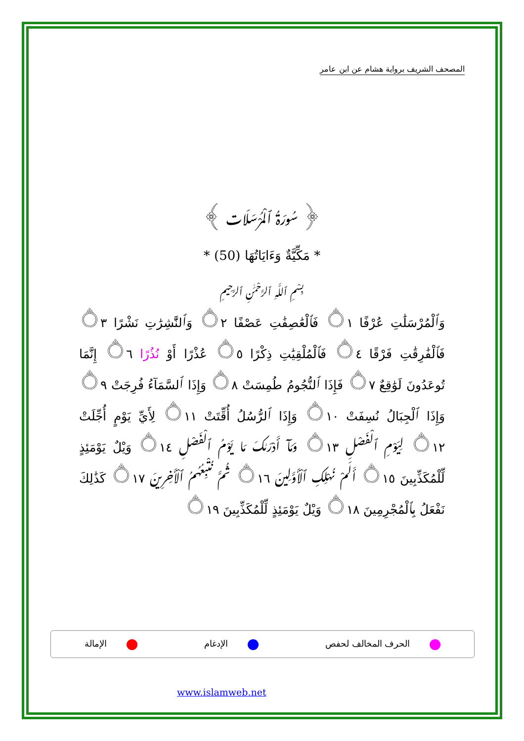المصحف الشريف برواية هشام عن ابن عامر
﴿ سُورَةُ ٱلْمُرْسَلَات ﴾
* مَكِّيَّةٌ وَءَايَاتُهَا (50) *
بِسْمِ ٱللَّهِ ٱلرَّحْمَٰنِ ٱلرَّحِيمِ
وَٱلْمُرْسَلَٰتِ عُرْفًا ۝١ فَٱلْعَٰصِفَٰتِ عَصْفًا ۝٢ وَٱلنَّٰشِرَٰتِ نَشْرًا ۝٣ فَٱلْفَٰرِقَٰتِ فَرْقًا ۝٤ فَٱلْمُلْقِيَٰتِ ذِكْرًا ۝٥ عُذْرًا أَوْ نُذُرًا ۝٦ إِنَّمَا تُوعَدُونَ لَوَٰقِعٌ ۝٧ فَإِذَا ٱلنُّجُومُ طُمِسَتْ ۝٨ وَإِذَا ٱلسَّمَآءُ فُرِجَتْ ۝٩ وَإِذَا ٱلْجِبَالُ نُسِفَتْ ۝١٠ وَإِذَا ٱلرُّسُلُ أُقِّتَتْ ۝١١ لِأَيِّ يَوْمٍ أُجِّلَتْ ۝١٢ لِيَوْمِ ٱلْفَصْلِ ۝١٣ وَمَآ أَدْرَىٰكَ مَا يَوْمُ ٱلْفَصْلِ ۝١٤ وَيْلٌ يَوْمَئِذٍ لِّلْمُكَذِّبِينَ ۝١٥ أَلَمْ نُهْلِكِ ٱلْأَوَّلِينَ ۝١٦ ثُمَّ نُتْبِعُهُمُ ٱلْأَخِرِينَ ۝١٧ كَذَٰلِكَ نَفْعَلُ بِٱلْمُجْرِمِينَ ۝١٨ وَيْلٌ يَوْمَئِذٍ لِّلْمُكَذِّبِينَ ۝١٩
الحرف المخالف لحفص الإدغام الإمالة
www.islamweb.net